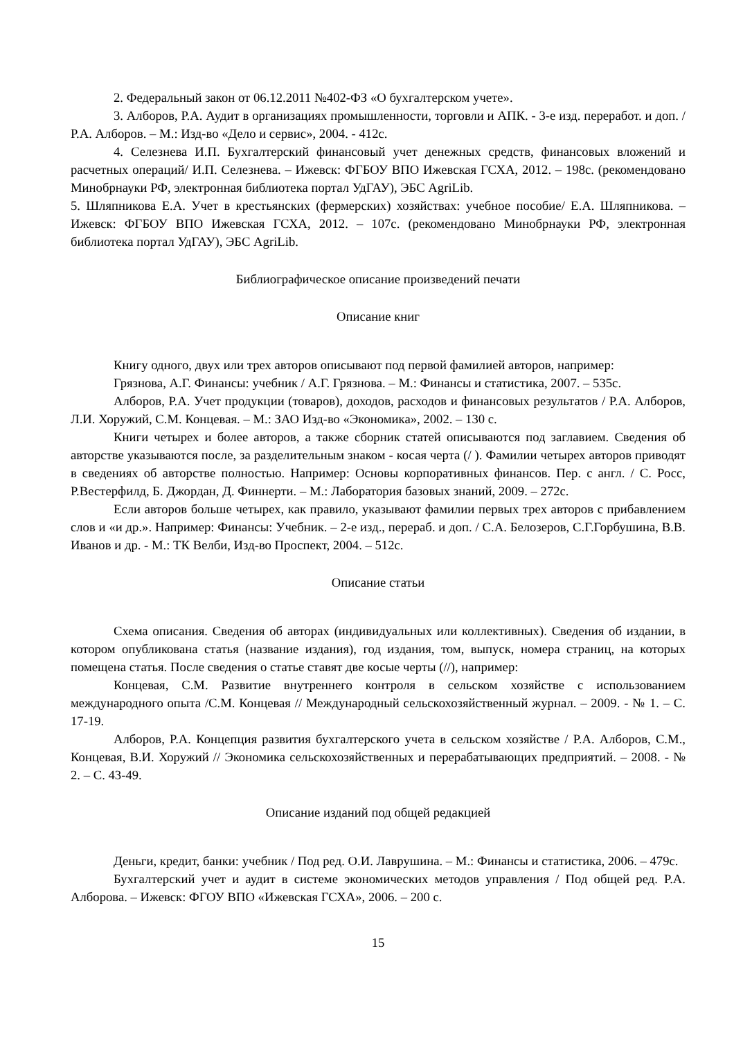2. Федеральный закон от 06.12.2011 №402-ФЗ «О бухгалтерском учете».
3. Алборов, Р.А. Аудит в организациях промышленности, торговли и АПК. - 3-е изд. переработ. и доп. / Р.А. Алборов. – М.: Изд-во «Дело и сервис», 2004. - 412с.
4. Селезнева И.П. Бухгалтерский финансовый учет денежных средств, финансовых вложений и расчетных операций/ И.П. Селезнева. – Ижевск: ФГБОУ ВПО Ижевская ГСХА, 2012. – 198с. (рекомендовано Минобрнауки РФ, электронная библиотека портал УдГАУ), ЭБС AgriLib.
5. Шляпникова Е.А. Учет в крестьянских (фермерских) хозяйствах: учебное пособие/ Е.А. Шляпникова. – Ижевск: ФГБОУ ВПО Ижевская ГСХА, 2012. – 107с. (рекомендовано Минобрнауки РФ, электронная библиотека портал УдГАУ), ЭБС AgriLib.
Библиографическое описание произведений печати
Описание книг
Книгу одного, двух или трех авторов описывают под первой фамилией авторов, например:
Грязнова, А.Г. Финансы: учебник / А.Г. Грязнова. – М.: Финансы и статистика, 2007. – 535с.
Алборов, Р.А. Учет продукции (товаров), доходов, расходов и финансовых результатов / Р.А. Алборов, Л.И. Хоружий, С.М. Концевая. – М.: ЗАО Изд-во «Экономика», 2002. – 130 с.
Книги четырех и более авторов, а также сборник статей описываются под заглавием. Сведения об авторстве указываются после, за разделительным знаком - косая черта (/ ). Фамилии четырех авторов приводят в сведениях об авторстве полностью. Например: Основы корпоративных финансов. Пер. с англ. / С. Росс, Р.Вестерфилд, Б. Джордан, Д. Финнерти. – М.: Лаборатория базовых знаний, 2009. – 272с.
Если авторов больше четырех, как правило, указывают фамилии первых трех авторов с прибавлением слов и «и др.». Например: Финансы: Учебник. – 2-е изд., перераб. и доп. / С.А. Белозеров, С.Г.Горбушина, В.В. Иванов и др. - М.: ТК Велби, Изд-во Проспект, 2004. – 512с.
Описание статьи
Схема описания. Сведения об авторах (индивидуальных или коллективных). Сведения об издании, в котором опубликована статья (название издания), год издания, том, выпуск, номера страниц, на которых помещена статья. После сведения о статье ставят две косые черты (//), например:
Концевая, С.М. Развитие внутреннего контроля в сельском хозяйстве с использованием международного опыта /С.М. Концевая // Международный сельскохозяйственный журнал. – 2009. - № 1. – С. 17-19.
Алборов, Р.А. Концепция развития бухгалтерского учета в сельском хозяйстве / Р.А. Алборов, С.М., Концевая, В.И. Хоружий // Экономика сельскохозяйственных и перерабатывающих предприятий. – 2008. - № 2. – С. 43-49.
Описание изданий под общей редакцией
Деньги, кредит, банки: учебник / Под ред. О.И. Лаврушина. – М.: Финансы и статистика, 2006. – 479с.
Бухгалтерский учет и аудит в системе экономических методов управления / Под общей ред. Р.А. Алборова. – Ижевск: ФГОУ ВПО «Ижевская ГСХА», 2006. – 200 с.
15